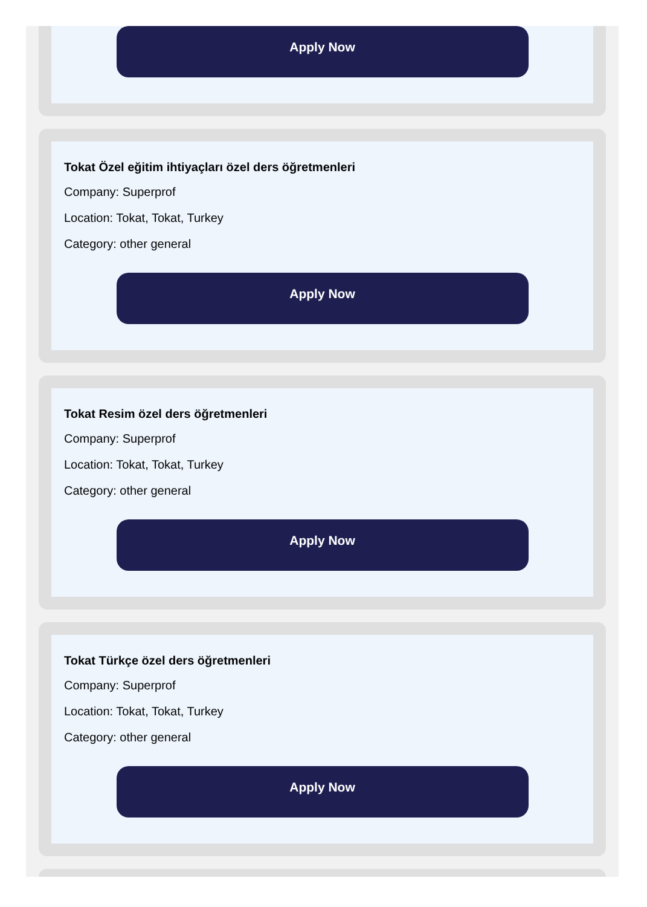Apply Now
Tokat Özel eğitim ihtiyaçları özel ders öğretmenleri
Company: Superprof
Location: Tokat, Tokat, Turkey
Category: other general
Apply Now
Tokat Resim özel ders öğretmenleri
Company: Superprof
Location: Tokat, Tokat, Turkey
Category: other general
Apply Now
Tokat Türkçe özel ders öğretmenleri
Company: Superprof
Location: Tokat, Tokat, Turkey
Category: other general
Apply Now